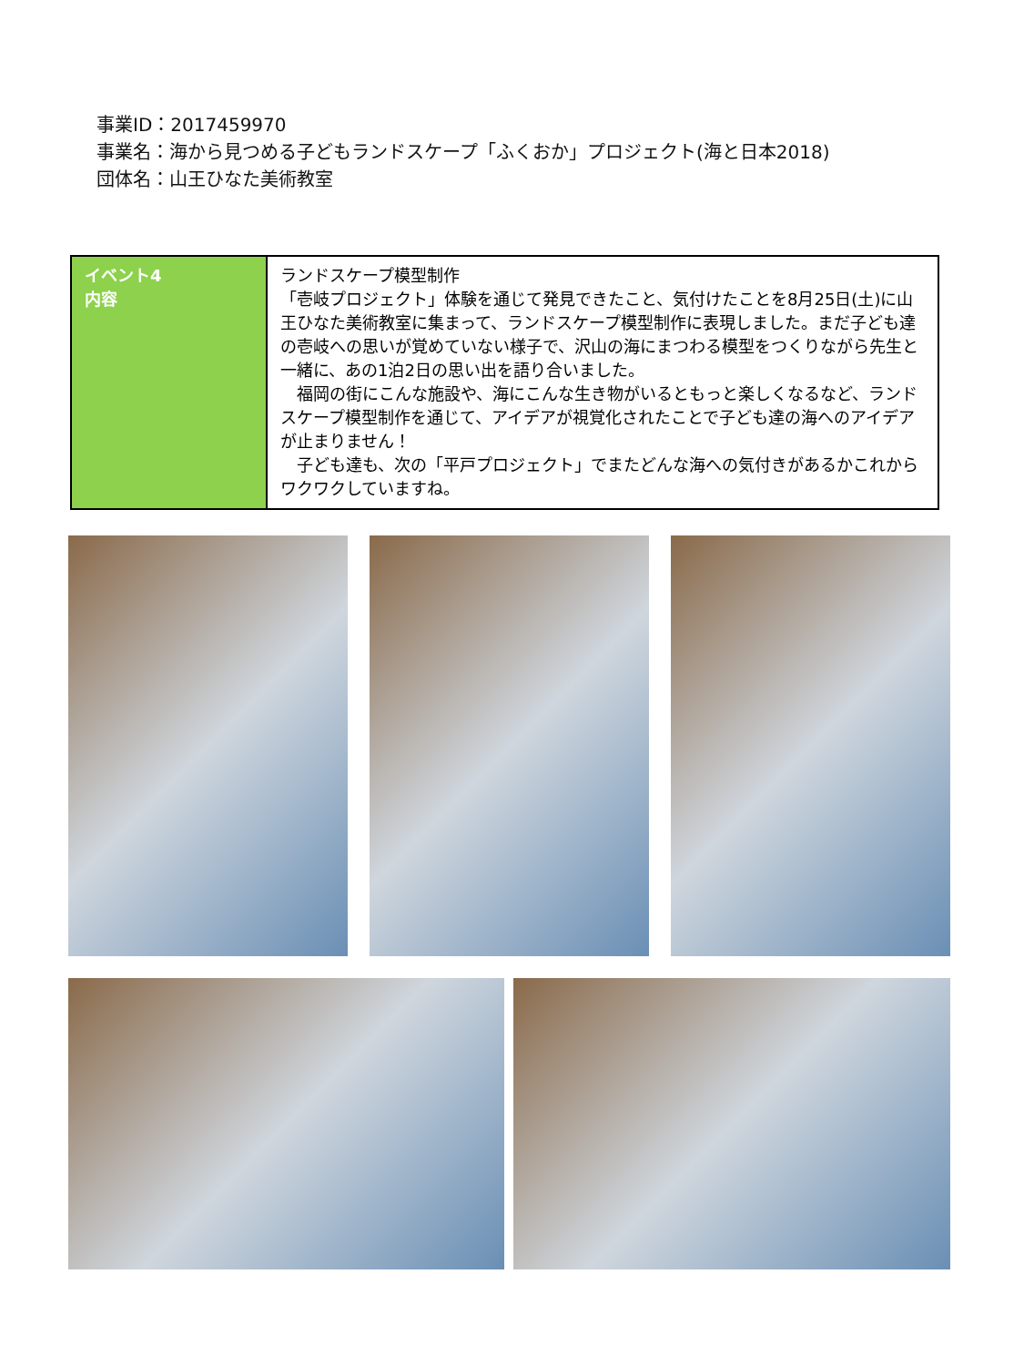事業ID：2017459970
事業名：海から見つめる子どもランドスケープ「ふくおか」プロジェクト(海と日本2018)
団体名：山王ひなた美術教室
| イベント4 内容 | ランドスケープ模型制作 「壱岐プロジェクト」体験を通じて発見できたこと、気付けたことを8月25日(土)に山王ひなた美術教室に集まって、ランドスケープ模型制作に表現しました。まだ子ども達の壱岐への思いが覚めていない様子で、沢山の海にまつわる模型をつくりながら先生と一緒に、あの1泊2日の思い出を語り合いました。 福岡の街にこんな施設や、海にこんな生き物がいるともっと楽しくなるなど、ランドスケープ模型制作を通じて、アイデアが視覚化されたことで子ども達の海へのアイデアが止まりません！ 子ども達も、次の「平戸プロジェクト」でまたどんな海への気付きがあるかこれからワクワクしていますね。 |